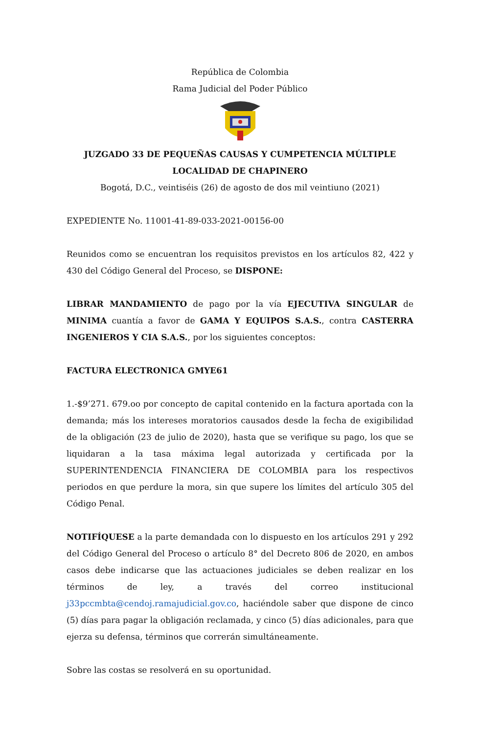República de Colombia
Rama Judicial del Poder Público
JUZGADO 33 DE PEQUEÑAS CAUSAS Y CUMPETENCIA MÚLTIPLE
LOCALIDAD DE CHAPINERO
Bogotá, D.C., veintiséis (26) de agosto de dos mil veintiuno (2021)
EXPEDIENTE No. 11001-41-89-033-2021-00156-00
Reunidos como se encuentran los requisitos previstos en los artículos 82, 422 y 430 del Código General del Proceso, se DISPONE:
LIBRAR MANDAMIENTO de pago por la vía EJECUTIVA SINGULAR de MINIMA cuantía a favor de GAMA Y EQUIPOS S.A.S., contra CASTERRA INGENIEROS Y CIA S.A.S., por los siguientes conceptos:
FACTURA ELECTRONICA GMYE61
1.-$9’271. 679.oo por concepto de capital contenido en la factura aportada con la demanda; más los intereses moratorios causados desde la fecha de exigibilidad de la obligación (23 de julio de 2020), hasta que se verifique su pago, los que se liquidaran a la tasa máxima legal autorizada y certificada por la SUPERINTENDENCIA FINANCIERA DE COLOMBIA para los respectivos periodos en que perdure la mora, sin que supere los límites del artículo 305 del Código Penal.
NOTIFÍQUESE a la parte demandada con lo dispuesto en los artículos 291 y 292 del Código General del Proceso o artículo 8° del Decreto 806 de 2020, en ambos casos debe indicarse que las actuaciones judiciales se deben realizar en los términos de ley, a través del correo institucional j33pccmbta@cendoj.ramajudicial.gov.co, haciéndole saber que dispone de cinco (5) días para pagar la obligación reclamada, y cinco (5) días adicionales, para que ejerza su defensa, términos que correrán simultáneamente.
Sobre las costas se resolverá en su oportunidad.